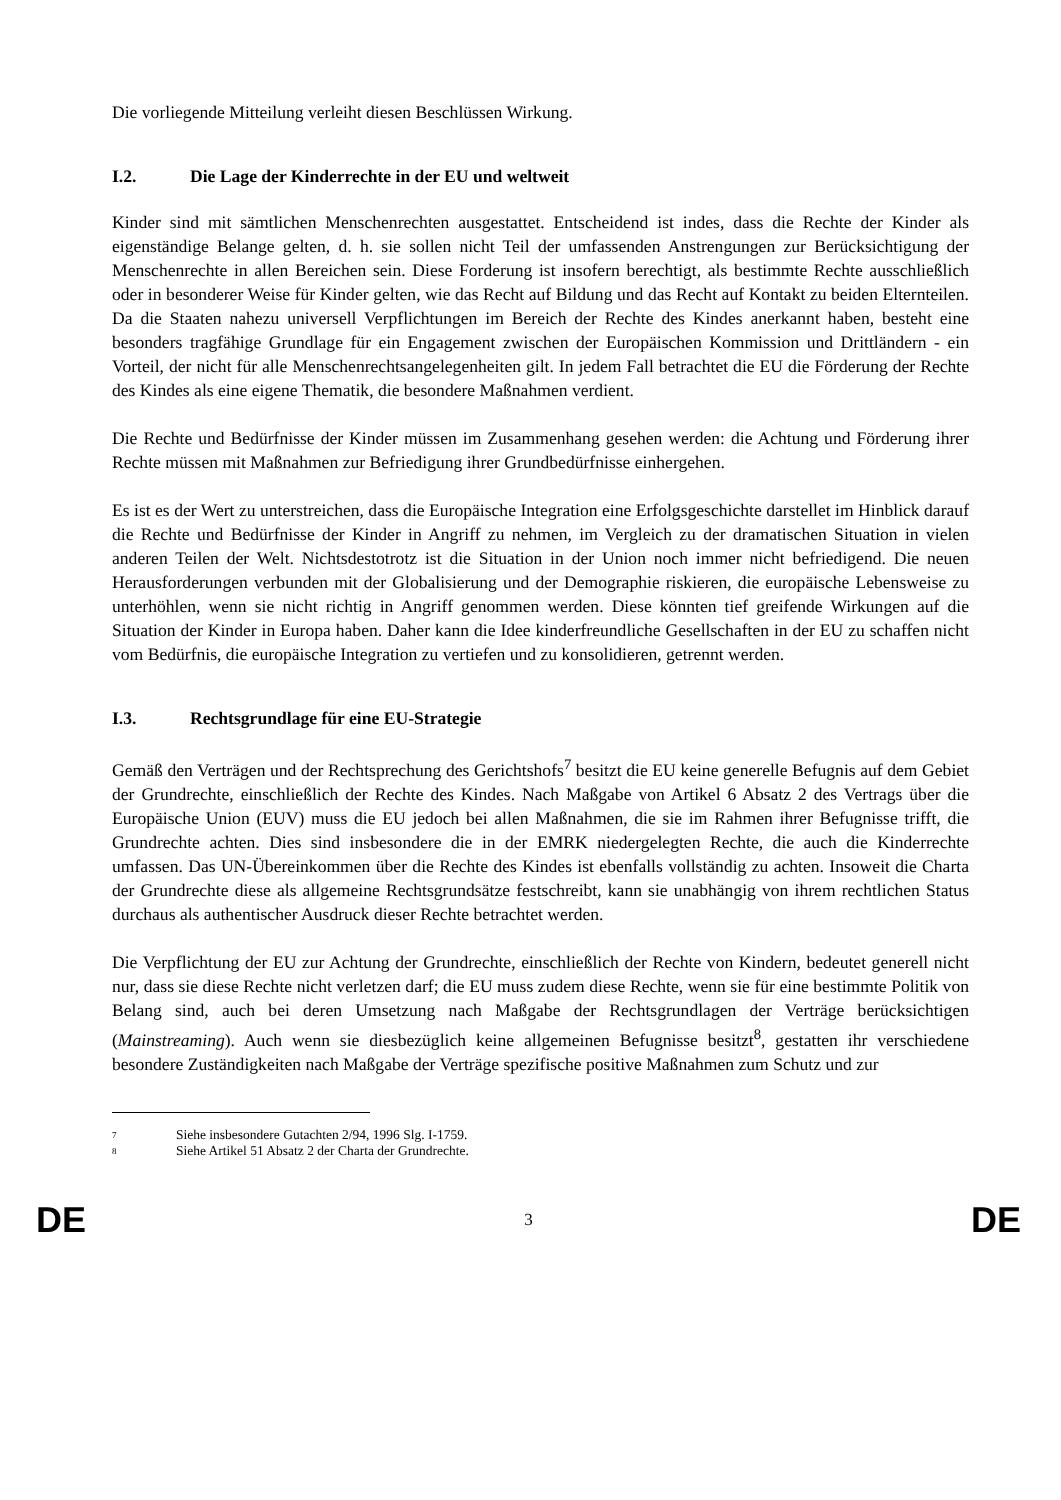Die vorliegende Mitteilung verleiht diesen Beschlüssen Wirkung.
I.2. Die Lage der Kinderrechte in der EU und weltweit
Kinder sind mit sämtlichen Menschenrechten ausgestattet. Entscheidend ist indes, dass die Rechte der Kinder als eigenständige Belange gelten, d. h. sie sollen nicht Teil der umfassenden Anstrengungen zur Berücksichtigung der Menschenrechte in allen Bereichen sein. Diese Forderung ist insofern berechtigt, als bestimmte Rechte ausschließlich oder in besonderer Weise für Kinder gelten, wie das Recht auf Bildung und das Recht auf Kontakt zu beiden Elternteilen. Da die Staaten nahezu universell Verpflichtungen im Bereich der Rechte des Kindes anerkannt haben, besteht eine besonders tragfähige Grundlage für ein Engagement zwischen der Europäischen Kommission und Drittländern - ein Vorteil, der nicht für alle Menschenrechtsangelegenheiten gilt. In jedem Fall betrachtet die EU die Förderung der Rechte des Kindes als eine eigene Thematik, die besondere Maßnahmen verdient.
Die Rechte und Bedürfnisse der Kinder müssen im Zusammenhang gesehen werden: die Achtung und Förderung ihrer Rechte müssen mit Maßnahmen zur Befriedigung ihrer Grundbedürfnisse einhergehen.
Es ist es der Wert zu unterstreichen, dass die Europäische Integration eine Erfolgsgeschichte darstellet im Hinblick darauf die Rechte und Bedürfnisse der Kinder in Angriff zu nehmen, im Vergleich zu der dramatischen Situation in vielen anderen Teilen der Welt. Nichtsdestotrotz ist die Situation in der Union noch immer nicht befriedigend. Die neuen Herausforderungen verbunden mit der Globalisierung und der Demographie riskieren, die europäische Lebensweise zu unterhöhlen, wenn sie nicht richtig in Angriff genommen werden. Diese könnten tief greifende Wirkungen auf die Situation der Kinder in Europa haben. Daher kann die Idee kinderfreundliche Gesellschaften in der EU zu schaffen nicht vom Bedürfnis, die europäische Integration zu vertiefen und zu konsolidieren, getrennt werden.
I.3. Rechtsgrundlage für eine EU-Strategie
Gemäß den Verträgen und der Rechtsprechung des Gerichtshofs<sup>7</sup> besitzt die EU keine generelle Befugnis auf dem Gebiet der Grundrechte, einschließlich der Rechte des Kindes. Nach Maßgabe von Artikel 6 Absatz 2 des Vertrags über die Europäische Union (EUV) muss die EU jedoch bei allen Maßnahmen, die sie im Rahmen ihrer Befugnisse trifft, die Grundrechte achten. Dies sind insbesondere die in der EMRK niedergelegten Rechte, die auch die Kinderrechte umfassen. Das UN-Übereinkommen über die Rechte des Kindes ist ebenfalls vollständig zu achten. Insoweit die Charta der Grundrechte diese als allgemeine Rechtsgrundsätze festschreibt, kann sie unabhängig von ihrem rechtlichen Status durchaus als authentischer Ausdruck dieser Rechte betrachtet werden.
Die Verpflichtung der EU zur Achtung der Grundrechte, einschließlich der Rechte von Kindern, bedeutet generell nicht nur, dass sie diese Rechte nicht verletzen darf; die EU muss zudem diese Rechte, wenn sie für eine bestimmte Politik von Belang sind, auch bei deren Umsetzung nach Maßgabe der Rechtsgrundlagen der Verträge berücksichtigen (Mainstreaming). Auch wenn sie diesbezüglich keine allgemeinen Befugnisse besitzt<sup>8</sup>, gestatten ihr verschiedene besondere Zuständigkeiten nach Maßgabe der Verträge spezifische positive Maßnahmen zum Schutz und zur
<sup>7</sup> Siehe insbesondere Gutachten 2/94, 1996 Slg. I-1759.
<sup>8</sup> Siehe Artikel 51 Absatz 2 der Charta der Grundrechte.
DE 3 DE